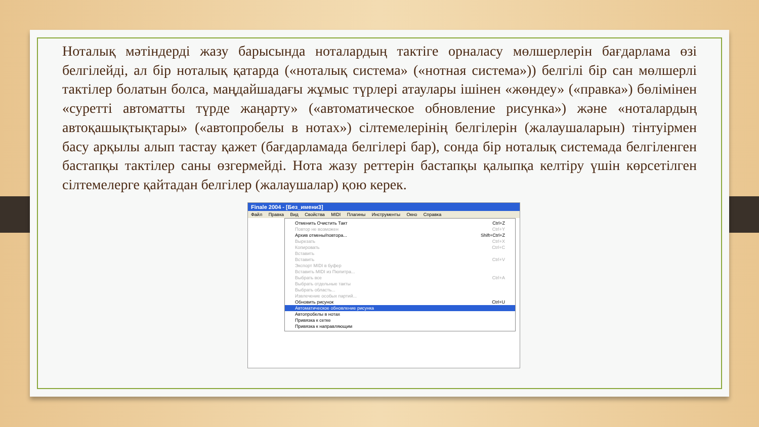Ноталық мәтіндерді жазу барысында ноталардың тактіге орналасу мөлшерлерін бағдарлама өзі белгілейді, ал бір ноталық қатарда («ноталық система» («нотная система»)) белгілі бір сан мөлшерлі тактілер болатын болса, маңдайшадағы жұмыс түрлері атаулары ішінен «жөндеу» («правка») бөлімінен «суретті автоматты түрде жаңарту» («автоматическое обновление рисунка») және «ноталардың автоқашықтықтары» («автопробелы в нотах») сілтемелерінің белгілерін (жалаушаларын) тінтуірмен басу арқылы алып тастау қажет (бағдарламада белгілері бар), сонда бір ноталық системада белгіленген бастапқы тактілер саны өзгермейді. Нота жазу реттерін бастапқы қалыпқа келтіру үшін көрсетілген сілтемелерге қайтадан белгілер (жалаушалар) қою керек.
Finale 2004 - [Без_имени3]
Файл Правка Вид Свойства MIDI Плагины Инструменты Окно Справка
Отменить Очистить Такт Ctrl+Z
Повтор не возможен Ctrl+Y
Архив отмены/повтора... Shift+Ctrl+Z
Вырезать Ctrl+X
Копировать Ctrl+C
Вставить
Вставить Ctrl+V
Экспорт MIDI в буфер
Вставить MIDI из Пюпитра...
Выбрать все Ctrl+A
Выбрать отдельные такты
Выбрать область...
Извлечение особых партий...
Обновить рисунок Ctrl+U
Автоматическое обновление рисунка
Автопробелы в нотах
Привязка к сетке
Привязка к направляющим